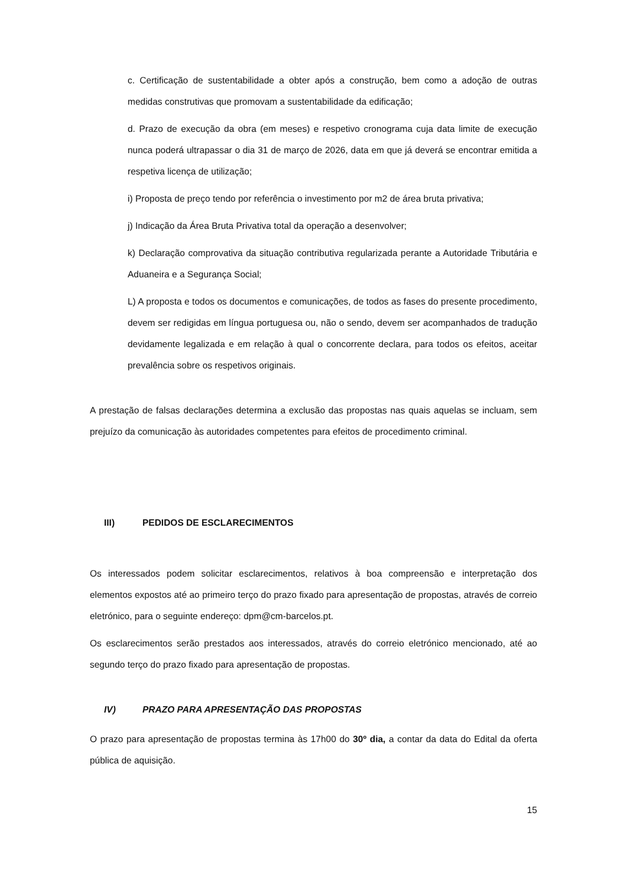c. Certificação de sustentabilidade a obter após a construção, bem como a adoção de outras medidas construtivas que promovam a sustentabilidade da edificação;
d. Prazo de execução da obra (em meses) e respetivo cronograma cuja data limite de execução nunca poderá ultrapassar o dia 31 de março de 2026, data em que já deverá se encontrar emitida a respetiva licença de utilização;
i) Proposta de preço tendo por referência o investimento por m2 de área bruta privativa;
j) Indicação da Área Bruta Privativa total da operação a desenvolver;
k) Declaração comprovativa da situação contributiva regularizada perante a Autoridade Tributária e Aduaneira e a Segurança Social;
L) A proposta e todos os documentos e comunicações, de todos as fases do presente procedimento, devem ser redigidas em língua portuguesa ou, não o sendo, devem ser acompanhados de tradução devidamente legalizada e em relação à qual o concorrente declara, para todos os efeitos, aceitar prevalência sobre os respetivos originais.
A prestação de falsas declarações determina a exclusão das propostas nas quais aquelas se incluam, sem prejuízo da comunicação às autoridades competentes para efeitos de procedimento criminal.
III) PEDIDOS DE ESCLARECIMENTOS
Os interessados podem solicitar esclarecimentos, relativos à boa compreensão e interpretação dos elementos expostos até ao primeiro terço do prazo fixado para apresentação de propostas, através de correio eletrónico, para o seguinte endereço: dpm@cm-barcelos.pt.
Os esclarecimentos serão prestados aos interessados, através do correio eletrónico mencionado, até ao segundo terço do prazo fixado para apresentação de propostas.
IV) PRAZO PARA APRESENTAÇÃO DAS PROPOSTAS
O prazo para apresentação de propostas termina às 17h00 do 30º dia, a contar da data do Edital da oferta pública de aquisição.
15